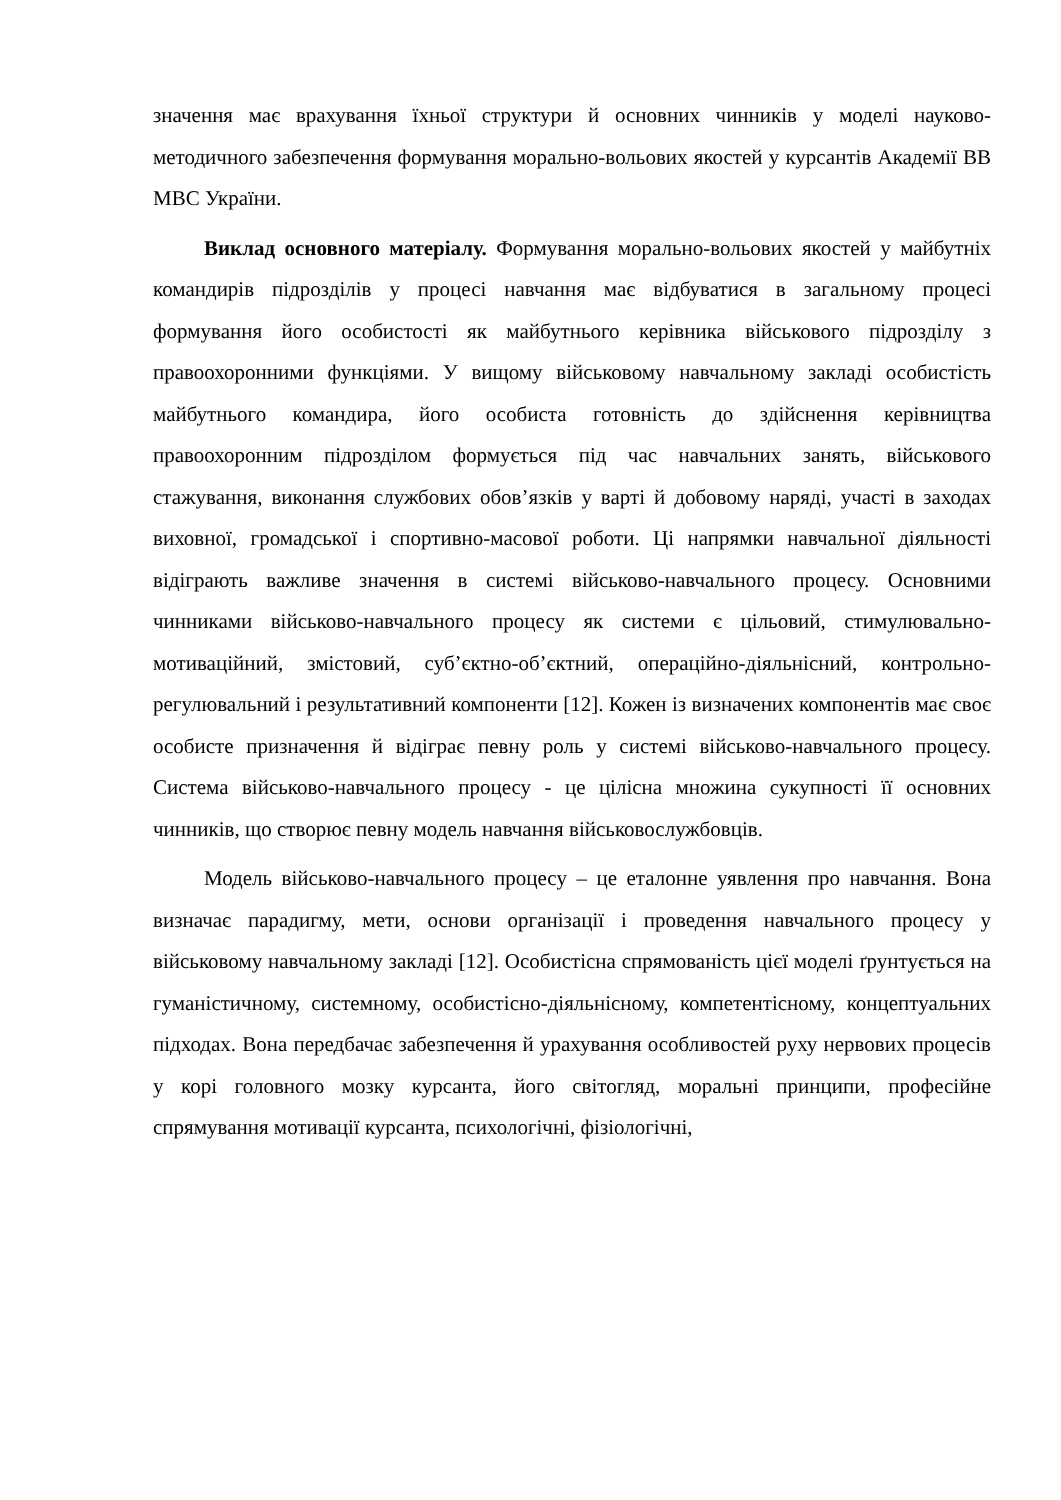значення має врахування їхньої структури й основних чинників у моделі науково-методичного забезпечення формування морально-вольових якостей у курсантів Академії ВВ МВС України.
Виклад основного матеріалу. Формування морально-вольових якостей у майбутніх командирів підрозділів у процесі навчання має відбуватися в загальному процесі формування його особистості як майбутнього керівника військового підрозділу з правоохоронними функціями. У вищому військовому навчальному закладі особистість майбутнього командира, його особиста готовність до здійснення керівництва правоохоронним підрозділом формується під час навчальних занять, військового стажування, виконання службових обов’язків у варті й добовому наряді, участі в заходах виховної, громадської і спортивно-масової роботи. Ці напрямки навчальної діяльності відіграють важливе значення в системі військово-навчального процесу. Основними чинниками військово-навчального процесу як системи є цільовий, стимулювально-мотиваційний, змістовий, суб’єктно-об’єктний, операційно-діяльнісний, контрольно-регулювальний і результативний компоненти [12]. Кожен із визначених компонентів має своє особисте призначення й відіграє певну роль у системі військово-навчального процесу. Система військово-навчального процесу - це цілісна множина сукупності її основних чинників, що створює певну модель навчання військовослужбовців.
Модель військово-навчального процесу – це еталонне уявлення про навчання. Вона визначає парадигму, мети, основи організації і проведення навчального процесу у військовому навчальному закладі [12]. Особистісна спрямованість цієї моделі ґрунтується на гуманістичному, системному, особистісно-діяльнісному, компетентісному, концептуальних підходах. Вона передбачає забезпечення й урахування особливостей руху нервових процесів у корі головного мозку курсанта, його світогляд, моральні принципи, професійне спрямування мотивації курсанта, психологічні, фізіологічні,